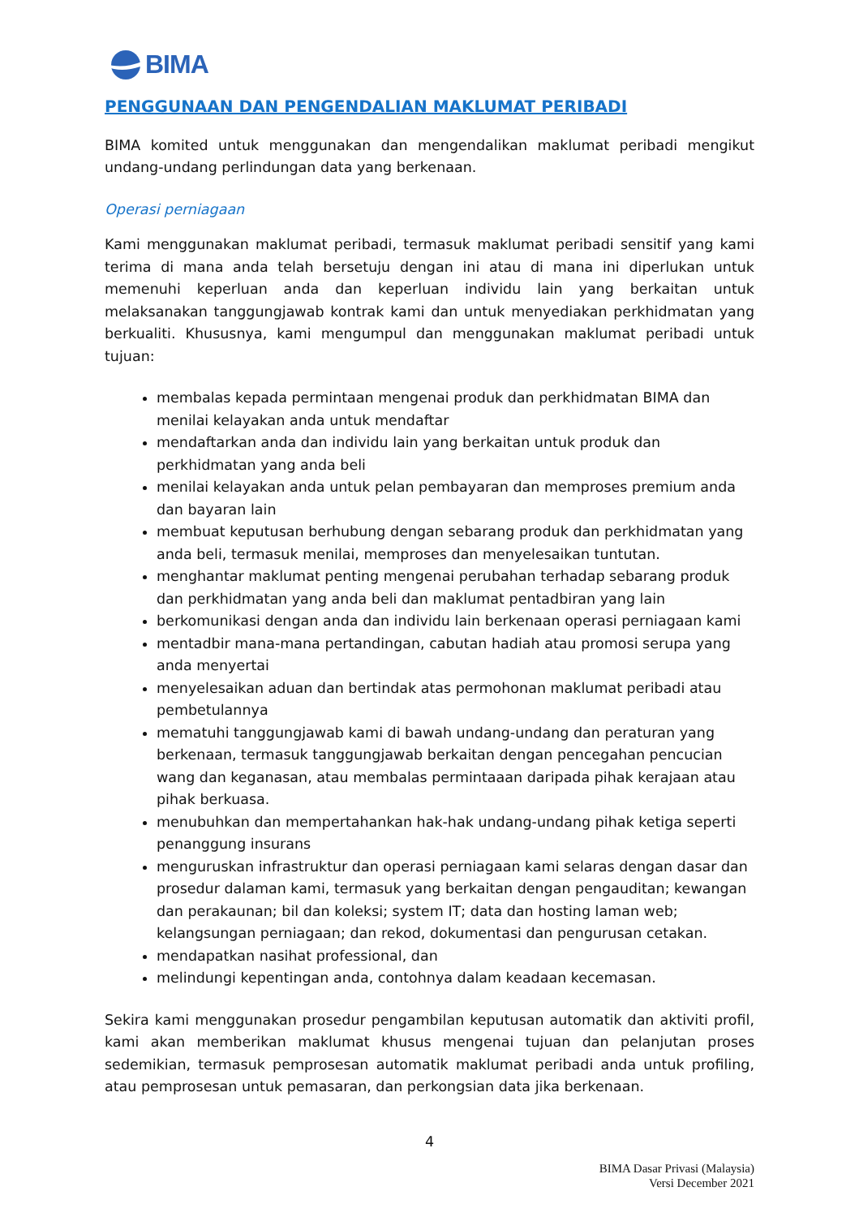BIMA
PENGGUNAAN DAN PENGENDALIAN MAKLUMAT PERIBADI
BIMA komited untuk menggunakan dan mengendalikan maklumat peribadi mengikut undang-undang perlindungan data yang berkenaan.
Operasi perniagaan
Kami menggunakan maklumat peribadi, termasuk maklumat peribadi sensitif yang kami terima di mana anda telah bersetuju dengan ini atau di mana ini diperlukan untuk memenuhi keperluan anda dan keperluan individu lain yang berkaitan untuk melaksanakan tanggungjawab kontrak kami dan untuk menyediakan perkhidmatan yang berkualiti. Khususnya, kami mengumpul dan menggunakan maklumat peribadi untuk tujuan:
membalas kepada permintaan mengenai produk dan perkhidmatan BIMA dan menilai kelayakan anda untuk mendaftar
mendaftarkan anda dan individu lain yang berkaitan untuk produk dan perkhidmatan yang anda beli
menilai kelayakan anda untuk pelan pembayaran dan memproses premium anda dan bayaran lain
membuat keputusan berhubung dengan sebarang produk dan perkhidmatan yang anda beli, termasuk menilai, memproses dan menyelesaikan tuntutan.
menghantar maklumat penting mengenai perubahan terhadap sebarang produk dan perkhidmatan yang anda beli dan maklumat pentadbiran yang lain
berkomunikasi dengan anda dan individu lain berkenaan operasi perniagaan kami
mentadbir mana-mana pertandingan, cabutan hadiah atau promosi serupa yang anda menyertai
menyelesaikan aduan dan bertindak atas permohonan maklumat peribadi atau pembetulannya
mematuhi tanggungjawab kami di bawah undang-undang dan peraturan yang berkenaan, termasuk tanggungjawab berkaitan dengan pencegahan pencucian wang dan keganasan, atau membalas permintaaan daripada pihak kerajaan atau pihak berkuasa.
menubuhkan dan mempertahankan hak-hak undang-undang pihak ketiga seperti penanggung insurans
menguruskan infrastruktur dan operasi perniagaan kami selaras dengan dasar dan prosedur dalaman kami, termasuk yang berkaitan dengan pengauditan; kewangan dan perakaunan; bil dan koleksi; system IT; data dan hosting laman web; kelangsungan perniagaan; dan rekod, dokumentasi dan pengurusan cetakan.
mendapatkan nasihat professional, dan
melindungi kepentingan anda, contohnya dalam keadaan kecemasan.
Sekira kami menggunakan prosedur pengambilan keputusan automatik dan aktiviti profil, kami akan memberikan maklumat khusus mengenai tujuan dan pelanjutan proses sedemikian, termasuk pemprosesan automatik maklumat peribadi anda untuk profiling, atau pemprosesan untuk pemasaran, dan perkongsian data jika berkenaan.
4
BIMA Dasar Privasi (Malaysia)
Versi December 2021